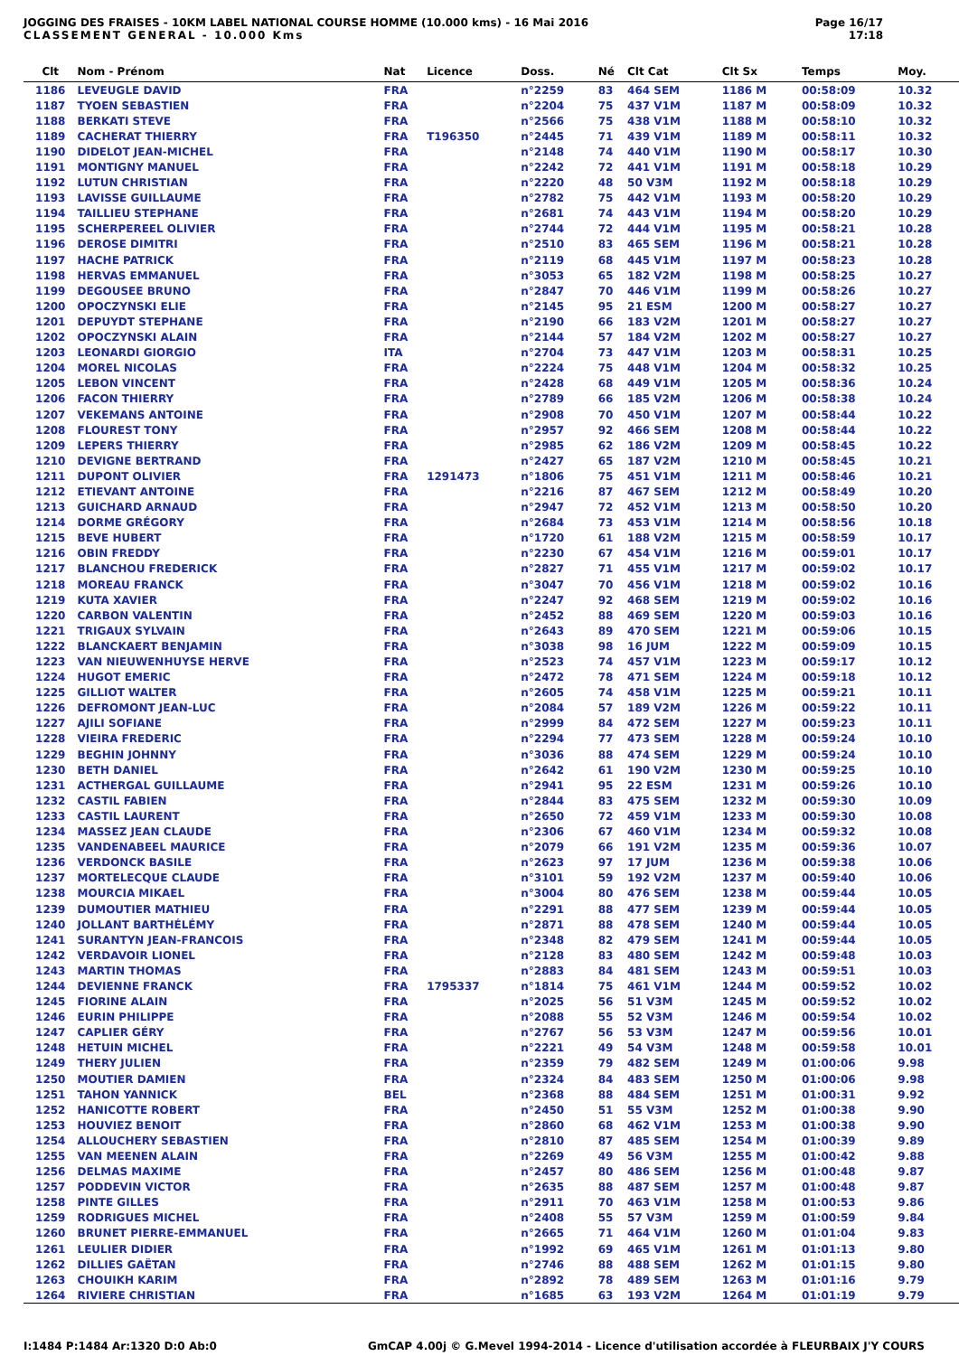JOGGING DES FRAISES - 10KM LABEL NATIONAL COURSE HOMME (10.000 kms) - 16 Mai 2016
CLASSEMENT GENERAL - 10.000 Kms
Page 16/17
17:18
| Clt | Nom - Prénom | Nat | Licence | Doss. | Né | Clt Cat | Clt Sx | Temps | Moy. |
| --- | --- | --- | --- | --- | --- | --- | --- | --- | --- |
| 1186 | LEVEUGLE DAVID | FRA | | n°2259 | 83 | 464 SEM | 1186 M | 00:58:09 | 10.32 |
| 1187 | TYOEN SEBASTIEN | FRA | | n°2204 | 75 | 437 V1M | 1187 M | 00:58:09 | 10.32 |
| 1188 | BERKATI STEVE | FRA | | n°2566 | 75 | 438 V1M | 1188 M | 00:58:10 | 10.32 |
| 1189 | CACHERAT THIERRY | FRA | T196350 | n°2445 | 71 | 439 V1M | 1189 M | 00:58:11 | 10.32 |
| 1190 | DIDELOT JEAN-MICHEL | FRA | | n°2148 | 74 | 440 V1M | 1190 M | 00:58:17 | 10.30 |
| 1191 | MONTIGNY MANUEL | FRA | | n°2242 | 72 | 441 V1M | 1191 M | 00:58:18 | 10.29 |
| 1192 | LUTUN CHRISTIAN | FRA | | n°2220 | 48 | 50 V3M | 1192 M | 00:58:18 | 10.29 |
| 1193 | LAVISSE GUILLAUME | FRA | | n°2782 | 75 | 442 V1M | 1193 M | 00:58:20 | 10.29 |
| 1194 | TAILLIEU STEPHANE | FRA | | n°2681 | 74 | 443 V1M | 1194 M | 00:58:20 | 10.29 |
| 1195 | SCHERPEREEL OLIVIER | FRA | | n°2744 | 72 | 444 V1M | 1195 M | 00:58:21 | 10.28 |
| 1196 | DEROSE DIMITRI | FRA | | n°2510 | 83 | 465 SEM | 1196 M | 00:58:21 | 10.28 |
| 1197 | HACHE PATRICK | FRA | | n°2119 | 68 | 445 V1M | 1197 M | 00:58:23 | 10.28 |
| 1198 | HERVAS EMMANUEL | FRA | | n°3053 | 65 | 182 V2M | 1198 M | 00:58:25 | 10.27 |
| 1199 | DEGOUSEE BRUNO | FRA | | n°2847 | 70 | 446 V1M | 1199 M | 00:58:26 | 10.27 |
| 1200 | OPOCZYNSKI ELIE | FRA | | n°2145 | 95 | 21 ESM | 1200 M | 00:58:27 | 10.27 |
| 1201 | DEPUYDT STEPHANE | FRA | | n°2190 | 66 | 183 V2M | 1201 M | 00:58:27 | 10.27 |
| 1202 | OPOCZYNSKI ALAIN | FRA | | n°2144 | 57 | 184 V2M | 1202 M | 00:58:27 | 10.27 |
| 1203 | LEONARDI GIORGIO | ITA | | n°2704 | 73 | 447 V1M | 1203 M | 00:58:31 | 10.25 |
| 1204 | MOREL NICOLAS | FRA | | n°2224 | 75 | 448 V1M | 1204 M | 00:58:32 | 10.25 |
| 1205 | LEBON VINCENT | FRA | | n°2428 | 68 | 449 V1M | 1205 M | 00:58:36 | 10.24 |
| 1206 | FACON THIERRY | FRA | | n°2789 | 66 | 185 V2M | 1206 M | 00:58:38 | 10.24 |
| 1207 | VEKEMANS ANTOINE | FRA | | n°2908 | 70 | 450 V1M | 1207 M | 00:58:44 | 10.22 |
| 1208 | FLOUREST TONY | FRA | | n°2957 | 92 | 466 SEM | 1208 M | 00:58:44 | 10.22 |
| 1209 | LEPERS THIERRY | FRA | | n°2985 | 62 | 186 V2M | 1209 M | 00:58:45 | 10.22 |
| 1210 | DEVIGNE BERTRAND | FRA | | n°2427 | 65 | 187 V2M | 1210 M | 00:58:45 | 10.21 |
| 1211 | DUPONT OLIVIER | FRA | 1291473 | n°1806 | 75 | 451 V1M | 1211 M | 00:58:46 | 10.21 |
| 1212 | ETIEVANT ANTOINE | FRA | | n°2216 | 87 | 467 SEM | 1212 M | 00:58:49 | 10.20 |
| 1213 | GUICHARD ARNAUD | FRA | | n°2947 | 72 | 452 V1M | 1213 M | 00:58:50 | 10.20 |
| 1214 | DORME GRÉGORY | FRA | | n°2684 | 73 | 453 V1M | 1214 M | 00:58:56 | 10.18 |
| 1215 | BEVE HUBERT | FRA | | n°1720 | 61 | 188 V2M | 1215 M | 00:58:59 | 10.17 |
| 1216 | OBIN FREDDY | FRA | | n°2230 | 67 | 454 V1M | 1216 M | 00:59:01 | 10.17 |
| 1217 | BLANCHOU FREDERICK | FRA | | n°2827 | 71 | 455 V1M | 1217 M | 00:59:02 | 10.17 |
| 1218 | MOREAU FRANCK | FRA | | n°3047 | 70 | 456 V1M | 1218 M | 00:59:02 | 10.16 |
| 1219 | KUTA XAVIER | FRA | | n°2247 | 92 | 468 SEM | 1219 M | 00:59:02 | 10.16 |
| 1220 | CARBON VALENTIN | FRA | | n°2452 | 88 | 469 SEM | 1220 M | 00:59:03 | 10.16 |
| 1221 | TRIGAUX SYLVAIN | FRA | | n°2643 | 89 | 470 SEM | 1221 M | 00:59:06 | 10.15 |
| 1222 | BLANCKAERT BENJAMIN | FRA | | n°3038 | 98 | 16 JUM | 1222 M | 00:59:09 | 10.15 |
| 1223 | VAN NIEUWENHUYSE HERVE | FRA | | n°2523 | 74 | 457 V1M | 1223 M | 00:59:17 | 10.12 |
| 1224 | HUGOT EMERIC | FRA | | n°2472 | 78 | 471 SEM | 1224 M | 00:59:18 | 10.12 |
| 1225 | GILLIOT WALTER | FRA | | n°2605 | 74 | 458 V1M | 1225 M | 00:59:21 | 10.11 |
| 1226 | DEFROMONT JEAN-LUC | FRA | | n°2084 | 57 | 189 V2M | 1226 M | 00:59:22 | 10.11 |
| 1227 | AJILI SOFIANE | FRA | | n°2999 | 84 | 472 SEM | 1227 M | 00:59:23 | 10.11 |
| 1228 | VIEIRA FREDERIC | FRA | | n°2294 | 77 | 473 SEM | 1228 M | 00:59:24 | 10.10 |
| 1229 | BEGHIN JOHNNY | FRA | | n°3036 | 88 | 474 SEM | 1229 M | 00:59:24 | 10.10 |
| 1230 | BETH DANIEL | FRA | | n°2642 | 61 | 190 V2M | 1230 M | 00:59:25 | 10.10 |
| 1231 | ACTHERGAL GUILLAUME | FRA | | n°2941 | 95 | 22 ESM | 1231 M | 00:59:26 | 10.10 |
| 1232 | CASTIL FABIEN | FRA | | n°2844 | 83 | 475 SEM | 1232 M | 00:59:30 | 10.09 |
| 1233 | CASTIL LAURENT | FRA | | n°2650 | 72 | 459 V1M | 1233 M | 00:59:30 | 10.08 |
| 1234 | MASSEZ JEAN CLAUDE | FRA | | n°2306 | 67 | 460 V1M | 1234 M | 00:59:32 | 10.08 |
| 1235 | VANDENABEEL MAURICE | FRA | | n°2079 | 66 | 191 V2M | 1235 M | 00:59:36 | 10.07 |
| 1236 | VERDONCK BASILE | FRA | | n°2623 | 97 | 17 JUM | 1236 M | 00:59:38 | 10.06 |
| 1237 | MORTELECQUE CLAUDE | FRA | | n°3101 | 59 | 192 V2M | 1237 M | 00:59:40 | 10.06 |
| 1238 | MOURCIA MIKAEL | FRA | | n°3004 | 80 | 476 SEM | 1238 M | 00:59:44 | 10.05 |
| 1239 | DUMOUTIER MATHIEU | FRA | | n°2291 | 88 | 477 SEM | 1239 M | 00:59:44 | 10.05 |
| 1240 | JOLLANT BARTHÉLÉMY | FRA | | n°2871 | 88 | 478 SEM | 1240 M | 00:59:44 | 10.05 |
| 1241 | SURANTYN JEAN-FRANCOIS | FRA | | n°2348 | 82 | 479 SEM | 1241 M | 00:59:44 | 10.05 |
| 1242 | VERDAVOIR LIONEL | FRA | | n°2128 | 83 | 480 SEM | 1242 M | 00:59:48 | 10.03 |
| 1243 | MARTIN THOMAS | FRA | | n°2883 | 84 | 481 SEM | 1243 M | 00:59:51 | 10.03 |
| 1244 | DEVIENNE FRANCK | FRA | 1795337 | n°1814 | 75 | 461 V1M | 1244 M | 00:59:52 | 10.02 |
| 1245 | FIORINE ALAIN | FRA | | n°2025 | 56 | 51 V3M | 1245 M | 00:59:52 | 10.02 |
| 1246 | EURIN PHILIPPE | FRA | | n°2088 | 55 | 52 V3M | 1246 M | 00:59:54 | 10.02 |
| 1247 | CAPLIER GÉRY | FRA | | n°2767 | 56 | 53 V3M | 1247 M | 00:59:56 | 10.01 |
| 1248 | HETUIN MICHEL | FRA | | n°2221 | 49 | 54 V3M | 1248 M | 00:59:58 | 10.01 |
| 1249 | THERY JULIEN | FRA | | n°2359 | 79 | 482 SEM | 1249 M | 01:00:06 | 9.98 |
| 1250 | MOUTIER DAMIEN | FRA | | n°2324 | 84 | 483 SEM | 1250 M | 01:00:06 | 9.98 |
| 1251 | TAHON YANNICK | BEL | | n°2368 | 88 | 484 SEM | 1251 M | 01:00:31 | 9.92 |
| 1252 | HANICOTTE ROBERT | FRA | | n°2450 | 51 | 55 V3M | 1252 M | 01:00:38 | 9.90 |
| 1253 | HOUVIEZ BENOIT | FRA | | n°2860 | 68 | 462 V1M | 1253 M | 01:00:38 | 9.90 |
| 1254 | ALLOUCHERY SEBASTIEN | FRA | | n°2810 | 87 | 485 SEM | 1254 M | 01:00:39 | 9.89 |
| 1255 | VAN MEENEN ALAIN | FRA | | n°2269 | 49 | 56 V3M | 1255 M | 01:00:42 | 9.88 |
| 1256 | DELMAS MAXIME | FRA | | n°2457 | 80 | 486 SEM | 1256 M | 01:00:48 | 9.87 |
| 1257 | PODDEVIN VICTOR | FRA | | n°2635 | 88 | 487 SEM | 1257 M | 01:00:48 | 9.87 |
| 1258 | PINTE GILLES | FRA | | n°2911 | 70 | 463 V1M | 1258 M | 01:00:53 | 9.86 |
| 1259 | RODRIGUES MICHEL | FRA | | n°2408 | 55 | 57 V3M | 1259 M | 01:00:59 | 9.84 |
| 1260 | BRUNET PIERRE-EMMANUEL | FRA | | n°2665 | 71 | 464 V1M | 1260 M | 01:01:04 | 9.83 |
| 1261 | LEULIER DIDIER | FRA | | n°1992 | 69 | 465 V1M | 1261 M | 01:01:13 | 9.80 |
| 1262 | DILLIES GAËTAN | FRA | | n°2746 | 88 | 488 SEM | 1262 M | 01:01:15 | 9.80 |
| 1263 | CHOUIKH KARIM | FRA | | n°2892 | 78 | 489 SEM | 1263 M | 01:01:16 | 9.79 |
| 1264 | RIVIERE CHRISTIAN | FRA | | n°1685 | 63 | 193 V2M | 1264 M | 01:01:19 | 9.79 |
I:1484 P:1484 Ar:1320 D:0 Ab:0 GmCAP 4.00j © G.Mevel 1994-2014 - Licence d'utilisation accordée à FLEURBAIX J'Y COURS